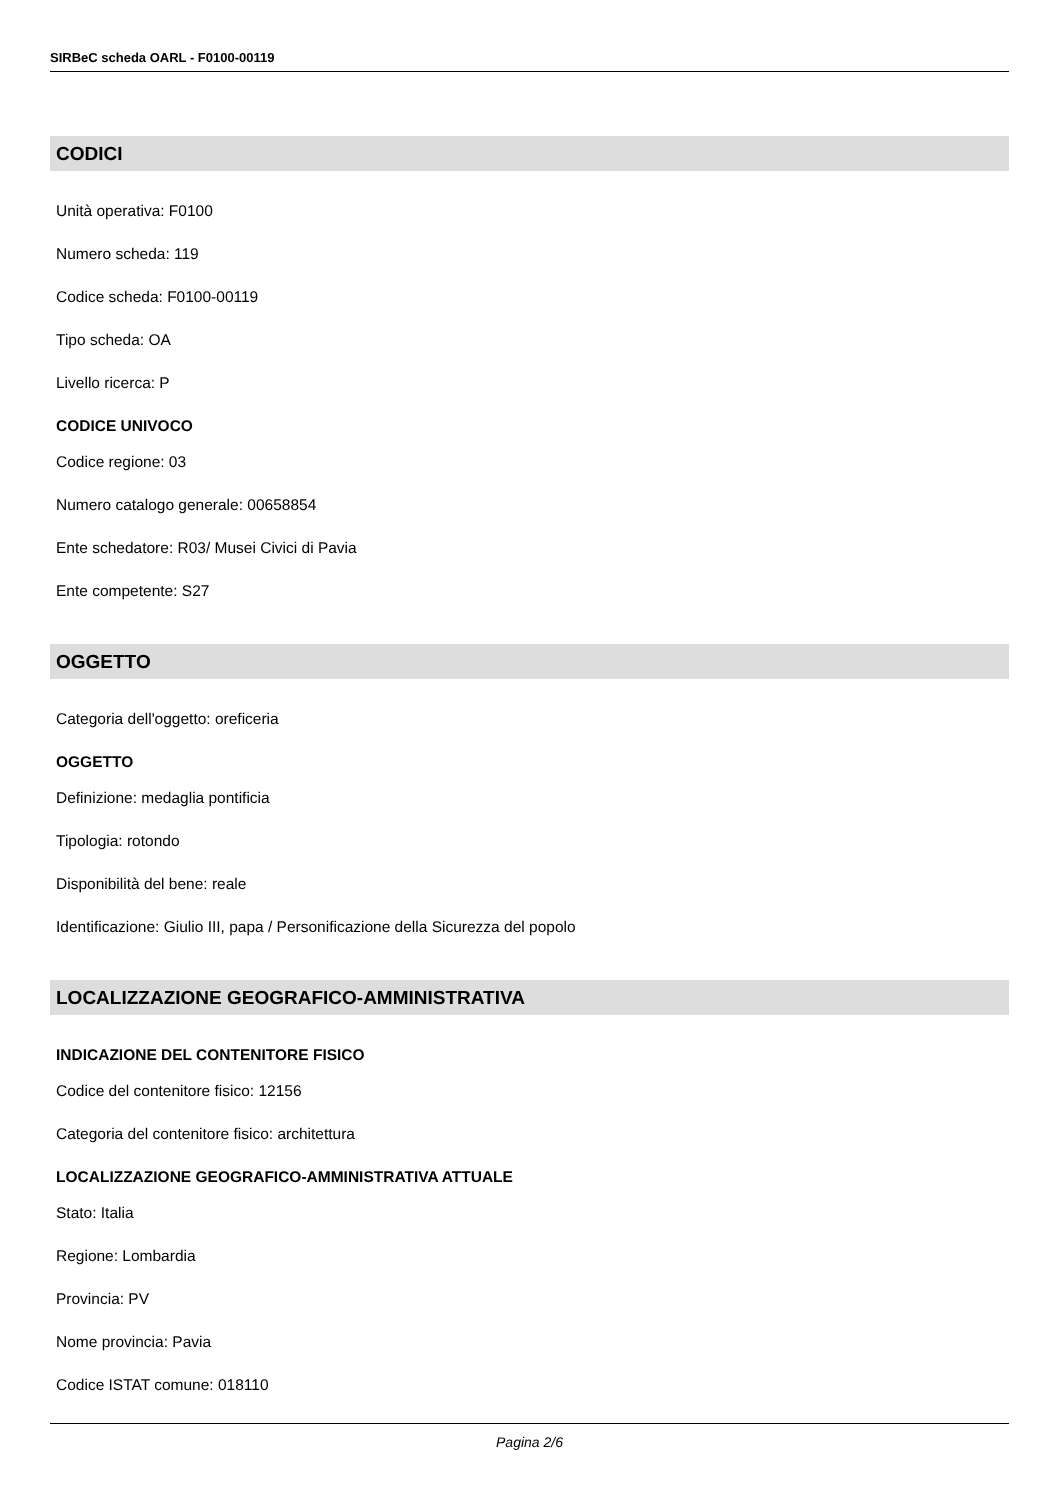SIRBeC scheda OARL - F0100-00119
CODICI
Unità operativa: F0100
Numero scheda: 119
Codice scheda: F0100-00119
Tipo scheda: OA
Livello ricerca: P
CODICE UNIVOCO
Codice regione: 03
Numero catalogo generale: 00658854
Ente schedatore: R03/ Musei Civici di Pavia
Ente competente: S27
OGGETTO
Categoria dell'oggetto: oreficeria
OGGETTO
Definizione: medaglia pontificia
Tipologia: rotondo
Disponibilità del bene: reale
Identificazione: Giulio III, papa / Personificazione della Sicurezza del popolo
LOCALIZZAZIONE GEOGRAFICO-AMMINISTRATIVA
INDICAZIONE DEL CONTENITORE FISICO
Codice del contenitore fisico: 12156
Categoria del contenitore fisico: architettura
LOCALIZZAZIONE GEOGRAFICO-AMMINISTRATIVA ATTUALE
Stato: Italia
Regione: Lombardia
Provincia: PV
Nome provincia: Pavia
Codice ISTAT comune: 018110
Pagina 2/6